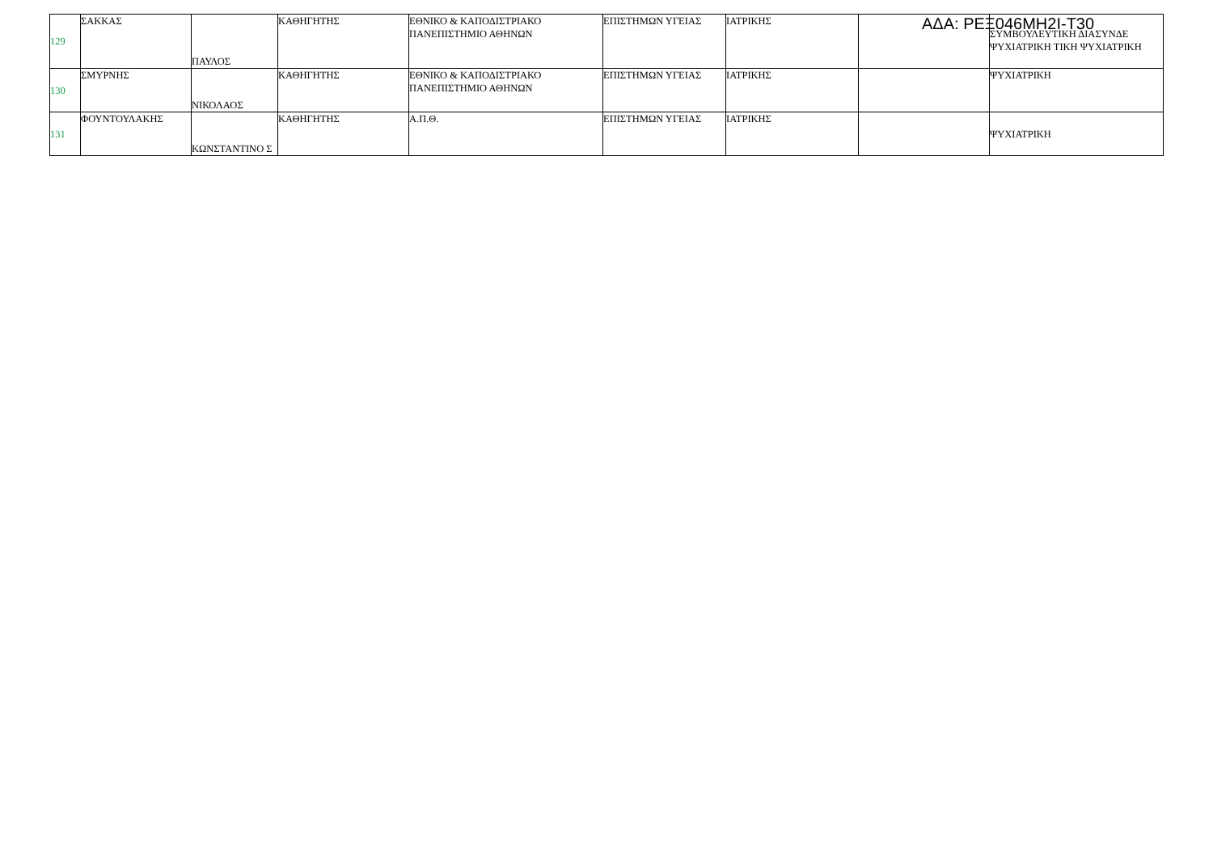ΑΔΑ: ΡΕΞ046ΜΗ2Ι-Τ30
| 129 | ΣΑΚΚΑΣ | ΠΑΥΛΟΣ | ΚΑΘΗΓΗΤΗΣ | ΕΘΝΙΚΟ & ΚΑΠΟΔΙΣΤΡΙΑΚΟ ΠΑΝΕΠΙΣΤΗΜΙΟ ΑΘΗΝΩΝ | ΕΠΙΣΤΗΜΩΝ ΥΓΕΙΑΣ | ΙΑΤΡΙΚΗΣ | | ΣΥΜΒΟΥΛΕΥΤΙΚΗ ΔΙΑΣΥΝΔΕ ΨΥΧΙΑΤΡΙΚΗ ΤΙΚΗ ΨΥΧΙΑΤΡΙΚΗ |
| 130 | ΣΜΥΡΝΗΣ | ΝΙΚΟΛΑΟΣ | ΚΑΘΗΓΗΤΗΣ | ΕΘΝΙΚΟ & ΚΑΠΟΔΙΣΤΡΙΑΚΟ ΠΑΝΕΠΙΣΤΗΜΙΟ ΑΘΗΝΩΝ | ΕΠΙΣΤΗΜΩΝ ΥΓΕΙΑΣ | ΙΑΤΡΙΚΗΣ | | ΨΥΧΙΑΤΡΙΚΗ |
| 131 | ΦΟΥΝΤΟΥΛΑΚΗΣ | ΚΩΝΣΤΑΝΤΙΝΟ Σ | ΚΑΘΗΓΗΤΗΣ | Α.Π.Θ. | ΕΠΙΣΤΗΜΩΝ ΥΓΕΙΑΣ | ΙΑΤΡΙΚΗΣ | | ΨΥΧΙΑΤΡΙΚΗ |